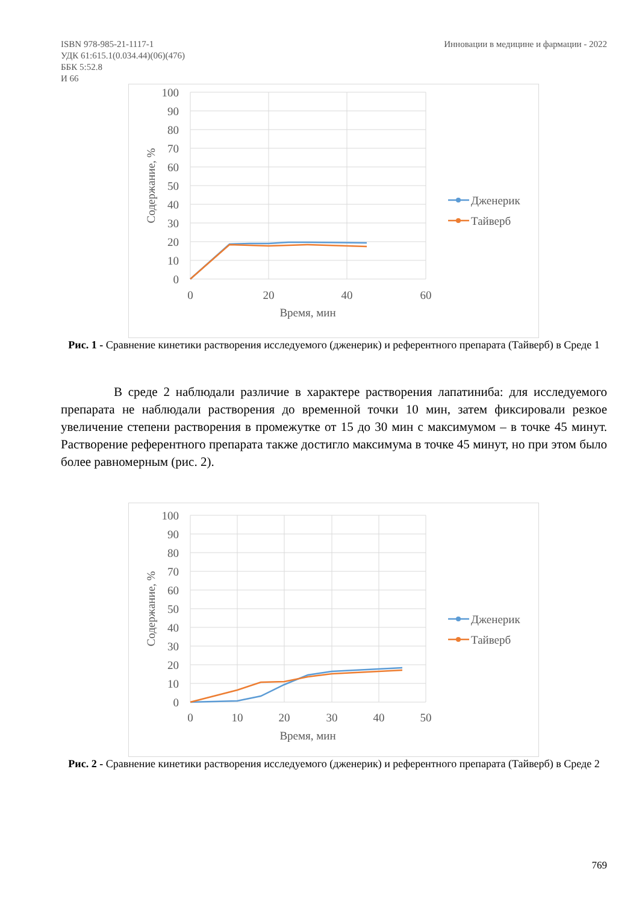ISBN 978-985-21-1117-1
УДК 61:615.1(0.034.44)(06)(476)
ББК 5:52.8
И 66
Инновации в медицине и фармации - 2022
100
90
80
70
60
50
40
30
20
10
0
0
20
40
60
Время, мин
Содержание, %
Дженерик
Тайверб
Рис. 1 - Сравнение кинетики растворения исследуемого (дженерик) и референтного препарата (Тайверб) в Среде 1
В среде 2 наблюдали различие в характере растворения лапатиниба: для исследуемого препарата не наблюдали растворения до временной точки 10 мин, затем фиксировали резкое увеличение степени растворения в промежутке от 15 до 30 мин с максимумом – в точке 45 минут. Растворение референтного препарата также достигло максимума в точке 45 минут, но при этом было более равномерным (рис. 2).
100
90
80
70
60
50
40
30
20
10
0
0
10
20
30
40
50
Время, мин
Содержание, %
Дженерик
Тайверб
Рис. 2 - Сравнение кинетики растворения исследуемого (дженерик) и референтного препарата (Тайверб) в Среде 2
769